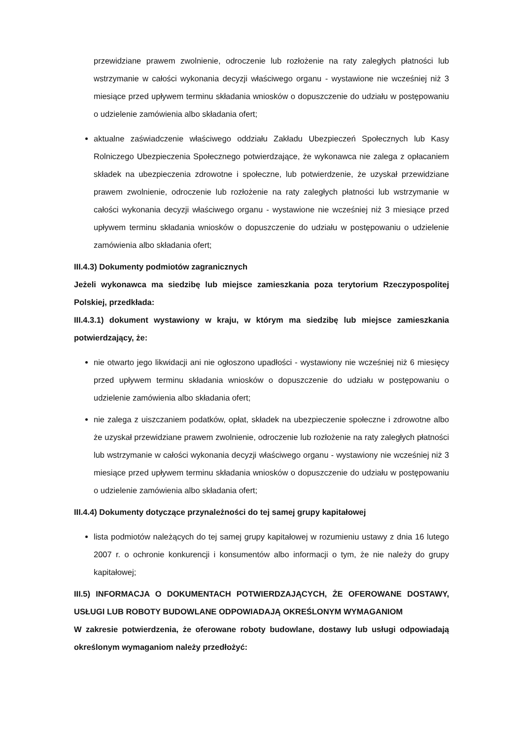przewidziane prawem zwolnienie, odroczenie lub rozłożenie na raty zaległych płatności lub wstrzymanie w całości wykonania decyzji właściwego organu - wystawione nie wcześniej niż 3 miesiące przed upływem terminu składania wniosków o dopuszczenie do udziału w postępowaniu o udzielenie zamówienia albo składania ofert;
aktualne zaświadczenie właściwego oddziału Zakładu Ubezpieczeń Społecznych lub Kasy Rolniczego Ubezpieczenia Społecznego potwierdzające, że wykonawca nie zalega z opłacaniem składek na ubezpieczenia zdrowotne i społeczne, lub potwierdzenie, że uzyskał przewidziane prawem zwolnienie, odroczenie lub rozłożenie na raty zaległych płatności lub wstrzymanie w całości wykonania decyzji właściwego organu - wystawione nie wcześniej niż 3 miesiące przed upływem terminu składania wniosków o dopuszczenie do udziału w postępowaniu o udzielenie zamówienia albo składania ofert;
III.4.3) Dokumenty podmiotów zagranicznych
Jeżeli wykonawca ma siedzibę lub miejsce zamieszkania poza terytorium Rzeczypospolitej Polskiej, przedkłada:
III.4.3.1) dokument wystawiony w kraju, w którym ma siedzibę lub miejsce zamieszkania potwierdzający, że:
nie otwarto jego likwidacji ani nie ogłoszono upadłości - wystawiony nie wcześniej niż 6 miesięcy przed upływem terminu składania wniosków o dopuszczenie do udziału w postępowaniu o udzielenie zamówienia albo składania ofert;
nie zalega z uiszczaniem podatków, opłat, składek na ubezpieczenie społeczne i zdrowotne albo że uzyskał przewidziane prawem zwolnienie, odroczenie lub rozłożenie na raty zaległych płatności lub wstrzymanie w całości wykonania decyzji właściwego organu - wystawiony nie wcześniej niż 3 miesiące przed upływem terminu składania wniosków o dopuszczenie do udziału w postępowaniu o udzielenie zamówienia albo składania ofert;
III.4.4) Dokumenty dotyczące przynależności do tej samej grupy kapitałowej
lista podmiotów należących do tej samej grupy kapitałowej w rozumieniu ustawy z dnia 16 lutego 2007 r. o ochronie konkurencji i konsumentów albo informacji o tym, że nie należy do grupy kapitałowej;
III.5) INFORMACJA O DOKUMENTACH POTWIERDZAJĄCYCH, ŻE OFEROWANE DOSTAWY, USŁUGI LUB ROBOTY BUDOWLANE ODPOWIADAJĄ OKREŚLONYM WYMAGANIOM
W zakresie potwierdzenia, że oferowane roboty budowlane, dostawy lub usługi odpowiadają określonym wymaganiom należy przedłożyć: